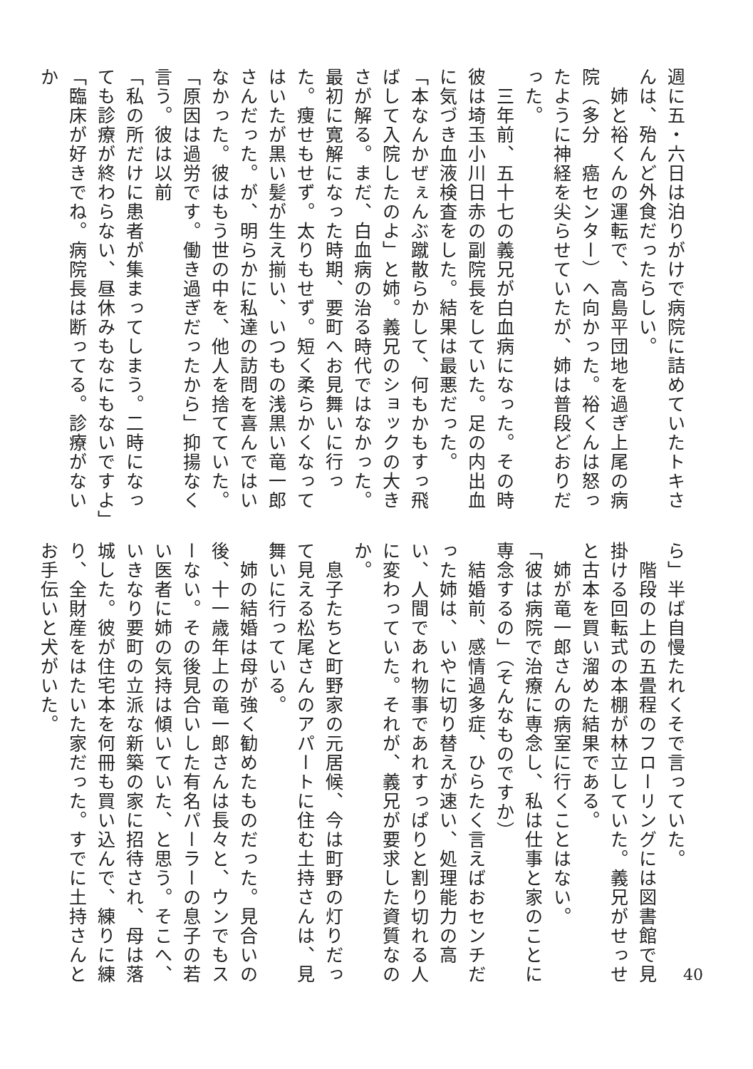週に五・六日は泊りがけで病院に詰めていたトキさんは、殆んど外食だったらしい。
　姉と裕くんの運転で、高島平団地を過ぎ上尾の病院（多分　癌センター）へ向かった。裕くんは怒ったように神経を尖らせていたが、姉は普段どおりだった。
　三年前、五十七の義兄が白血病になった。その時彼は埼玉小川日赤の副院長をしていた。足の内出血に気づき血液検査をした。結果は最悪だった。
「本なんかぜぇんぶ蹴散らかして、何もかもすっ飛ばして入院したのよ」と姉。義兄のショックの大きさが解る。まだ、白血病の治る時代ではなかった。最初に寛解になった時期、要町へお見舞いに行った。痩せもせず。太りもせず。短く柔らかくなってはいたが黒い髪が生え揃い、いつもの浅黒い竜一郎さんだった。が、明らかに私達の訪問を喜んではいなかった。彼はもう世の中を、他人を捨てていた。
「原因は過労です。働き過ぎだったから」抑揚なく言う。彼は以前
「私の所だけに患者が集まってしまう。二時になっても診療が終わらない、昼休みもなにもないですよ」
「臨床が好きでね。病院長は断ってる。診療がないか
ら」半ば自慢たれくそで言っていた。
　階段の上の五畳程のフローリングには図書館で見掛ける回転式の本棚が林立していた。義兄がせっせと古本を買い溜めた結果である。
　姉が竜一郎さんの病室に行くことはない。
「彼は病院で治療に専念し、私は仕事と家のことに専念するの」（そんなものですか）
　結婚前、感情過多症、ひらたく言えばおセンチだった姉は、いやに切り替えが速い、処理能力の高い、人間であれ物事であれすっぱりと割り切れる人に変わっていた。それが、義兄が要求した資質なのか。
　息子たちと町野家の元居候、今は町野の灯りだって見える松尾さんのアパートに住む土持さんは、見舞いに行っている。
　姉の結婚は母が強く勧めたものだった。見合いの後、十一歳年上の竜一郎さんは長々と、ウンでもスーない。その後見合いした有名パーラーの息子の若い医者に姉の気持は傾いていた、と思う。そこへ、いきなり要町の立派な新築の家に招待され、母は落城した。彼が住宅本を何冊も買い込んで、練りに練り、全財産をはたいた家だった。すでに土持さんとお手伝いと犬がいた。
40